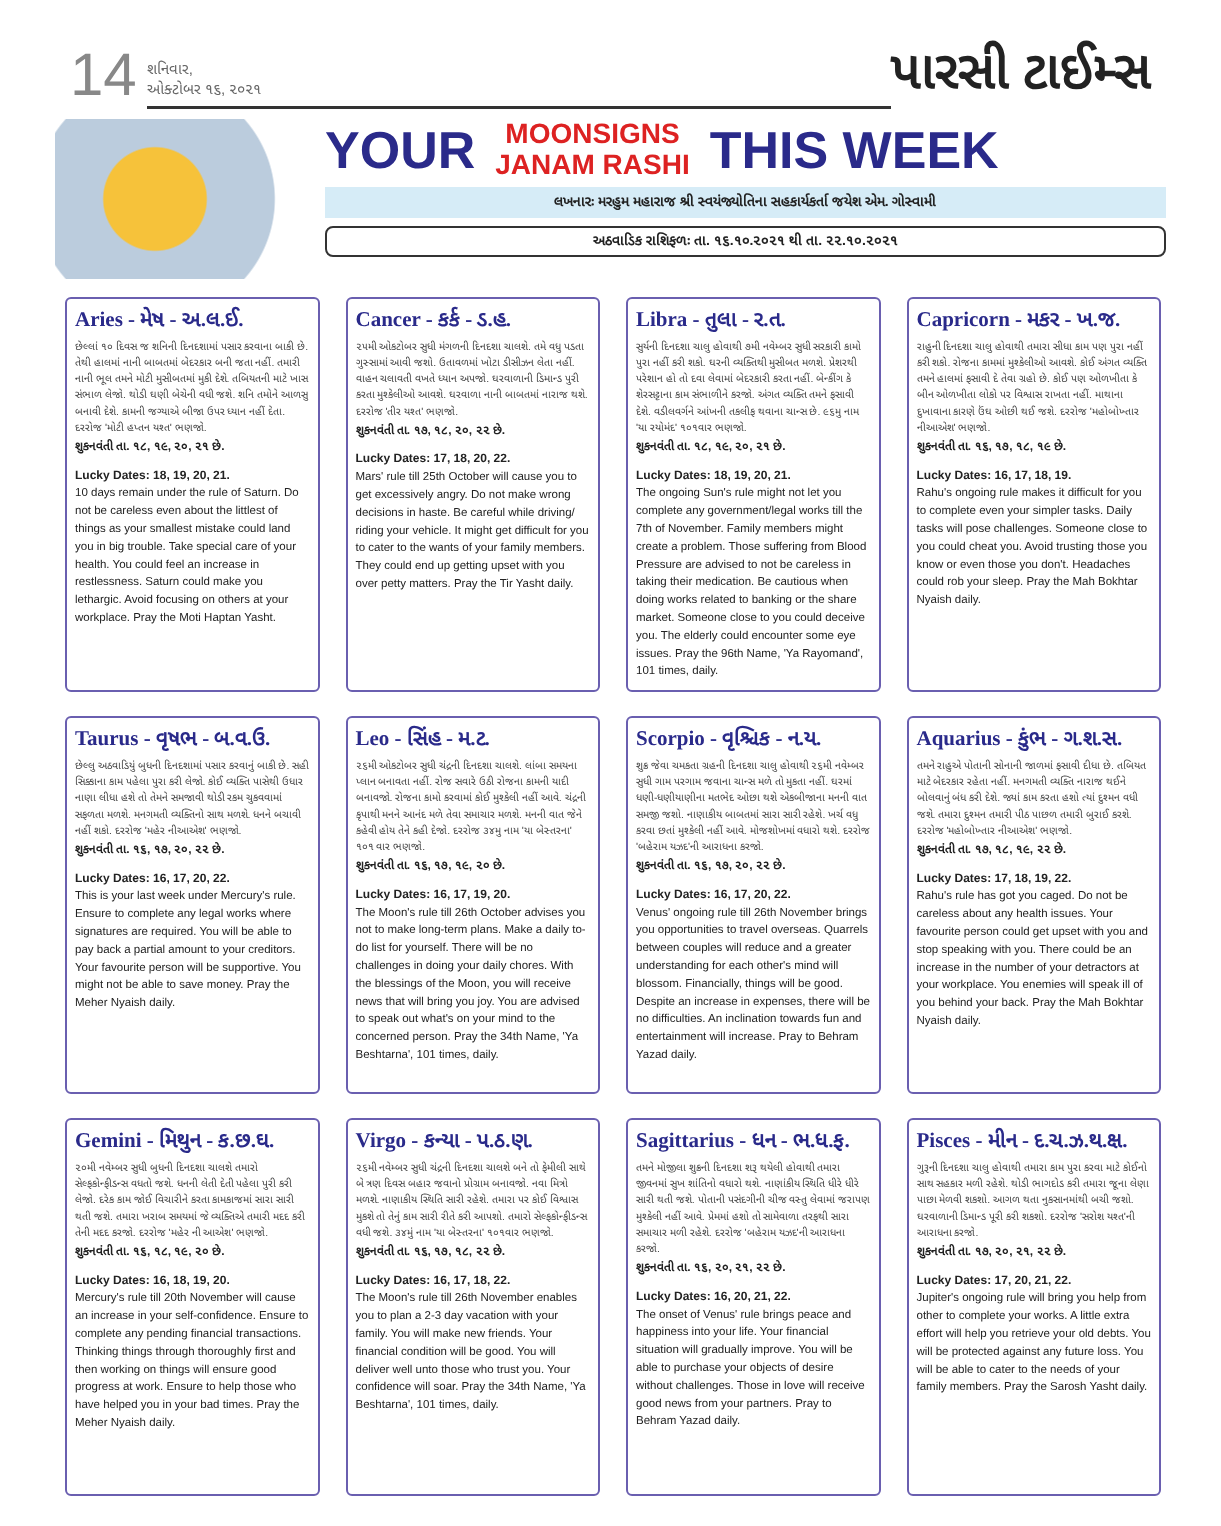14
શનિવાર,
ઓક્ટોબર ૧૬, ૨૦૨૧
પારસી ટાઈમ્સ
YOUR
MOONSIGNS
JANAM RASHI
THIS WEEK
લખનારઃ મરહુમ મહારાજ શ્રી સ્વયંજ્યોતિના સહકાર્યકર્તા જયેશ એમ. ગોસ્વામી
અઠવાડિક રાશિફળઃ તા. ૧૬.૧૦.૨૦૨૧ થી તા. ૨૨.૧૦.૨૦૨૧
Aries - મેષ - અ.લ.ઈ.
છેલ્લાં ૧૦ દિવસ જ શનિની દિનદશામાં પસાર કરવાના બાકી છે. તેથી હાલમાં નાની બાબતમાં બેદરકાર બની જતા નહીં. તમારી નાની ભૂલ તમને મોટી મુસીબતમાં મુકી દેશે. તબિયતની માટે ખાસ સંભાળ લેજો. થોડી ઘણી બેચેની વધી જશે. શનિ તમોને આળસુ બનાવી દેશે. કામની જગ્યાએ બીજા ઉપર ધ્યાન નહીં દેતા. દરરોજ 'મોટી હપ્તન યશ્ત' ભણજો.
શુકનવંતી તા. ૧૮, ૧૯, ૨૦, ૨૧ છે.
Lucky Dates: 18, 19, 20, 21.
10 days remain under the rule of Saturn. Do not be careless even about the littlest of things as your smallest mistake could land you in big trouble. Take special care of your health. You could feel an increase in restlessness. Saturn could make you lethargic. Avoid focusing on others at your workplace. Pray the Moti Haptan Yasht.
Cancer - કર્ક - ડ.હ.
૨૫મી ઓકટોબર સુધી મંગળની દિનદશા ચાલશે. તમે વધુ પડતા ગુસ્સામાં આવી જશો. ઉતાવળમાં ખોટા ડીસીઝન લેતા નહીં. વાહન ચલાવતી વખતે ધ્યાન અપજો. ઘરવાળાની ડિમાન્ડ પુરી કરતા મુશ્કેલીઓ આવશે. ઘરવાળા નાની બાબતમાં નારાજ થશે. દરરોજ 'તીર યશ્ત' ભણજો.
શુકનવંતી તા. ૧૭, ૧૮, ૨૦, ૨૨ છે.
Lucky Dates: 17, 18, 20, 22.
Mars' rule till 25th October will cause you to get excessively angry. Do not make wrong decisions in haste. Be careful while driving/ riding your vehicle. It might get difficult for you to cater to the wants of your family members. They could end up getting upset with you over petty matters. Pray the Tir Yasht daily.
Libra - તુલા - ર.ત.
સુર્યની દિનદશા ચાલુ હોવાથી ૭મી નવેમ્બર સુધી સરકારી કામો પુરા નહીં કરી શકો. ઘરની વ્યક્તિથી મુસીબત મળશે. પ્રેશરથી પરેશાન હો તો દવા લેવામાં બેદરકારી કરતા નહીં. બેન્કીંગ કે શેરસટ્ટાના કામ સંભાળીને કરજો. અંગત વ્યક્તિ તમને ફસાવી દેશે. વડીલવર્ગને આંખની તકલીફ થવાના ચાન્સ છે. ૯૬મુ નામ 'યા રયોમંદ' ૧૦૧વાર ભણજો.
શુકનવંતી તા. ૧૮, ૧૯, ૨૦, ૨૧ છે.
Lucky Dates: 18, 19, 20, 21.
The ongoing Sun's rule might not let you complete any government/legal works till the 7th of November. Family members might create a problem. Those suffering from Blood Pressure are advised to not be careless in taking their medication. Be cautious when doing works related to banking or the share market. Someone close to you could deceive you. The elderly could encounter some eye issues. Pray the 96th Name, 'Ya Rayomand', 101 times, daily.
Capricorn - મકર - ખ.જ.
રાહુની દિનદશા ચાલુ હોવાથી તમારા સીધા કામ પણ પુરા નહીં કરી શકો. રોજના કામમાં મુશ્કેલીઓ આવશે. કોઈ અંગત વ્યક્તિ તમને હાલમાં ફસાવી દે તેવા ગ્રહો છે. કોઈ પણ ઓળખીતા કે બીન ઓળખીતા લોકો પર વિશ્વાસ રાખતા નહીં. માથાના દુખાવાના કારણે ઉંઘ ઓછી થઈ જશે. દરરોજ 'મહોબોખ્તાર નીઆએશ' ભણજો.
શુકનવંતી તા. ૧૬, ૧૭, ૧૮, ૧૯ છે.
Lucky Dates: 16, 17, 18, 19.
Rahu's ongoing rule makes it difficult for you to complete even your simpler tasks. Daily tasks will pose challenges. Someone close to you could cheat you. Avoid trusting those you know or even those you don't. Headaches could rob your sleep. Pray the Mah Bokhtar Nyaish daily.
Taurus - વૃષભ - બ.વ.ઉ.
છેલ્લુ અઠવાડિયું બુધની દિનદશામાં પસાર કરવાનું બાકી છે. સહી સિક્કાના કામ પહેલા પુરા કરી લેજો. કોઈ વ્યક્તિ પાસેથી ઉધાર નાણા લીધા હશે તો તેમને સમજાવી થોડી રકમ ચુકવવામાં સફળતા મળશે. મનગમતી વ્યક્તિનો સાથ મળશે. ધનને બચાવી નહીં શકો. દરરોજ 'મહેર નીઆએશ' ભણજો.
શુકનવંતી તા. ૧૬, ૧૭, ૨૦, ૨૨ છે.
Lucky Dates: 16, 17, 20, 22.
This is your last week under Mercury's rule. Ensure to complete any legal works where signatures are required. You will be able to pay back a partial amount to your creditors. Your favourite person will be supportive. You might not be able to save money. Pray the Meher Nyaish daily.
Leo - સિંહ - મ.ટ.
૨૬મી ઓકટોબર સુધી ચંદ્રની દિનદશા ચાલશે. લાંબા સમયના પ્લાન બનાવતા નહીં. રોજ સવારે ઉઠી રોજના કામની યાદી બનાવજો. રોજના કામો કરવામાં કોઈ મુશ્કેલી નહીં આવે. ચંદ્રની કૃપાથી મનને આનંદ મળે તેવા સમાચાર મળશે. મનની વાત જેને કહેવી હોય તેને કહી દેજો. દરરોજ ૩૪મુ નામ 'યા બેસ્તરના' ૧૦૧ વાર ભણજો.
શુકનવંતી તા. ૧૬, ૧૭, ૧૯, ૨૦ છે.
Lucky Dates: 16, 17, 19, 20.
The Moon's rule till 26th October advises you not to make long-term plans. Make a daily to-do list for yourself. There will be no challenges in doing your daily chores. With the blessings of the Moon, you will receive news that will bring you joy. You are advised to speak out what's on your mind to the concerned person. Pray the 34th Name, 'Ya Beshtarna', 101 times, daily.
Scorpio - વૃશ્ચિક - ન.ય.
શુક્ર જેવા ચમકતા ગ્રહની દિનદશા ચાલુ હોવાથી ૨૬મી નવેમ્બર સુધી ગામ પરગામ જવાના ચાન્સ મળે તો મુકતા નહીં. ઘરમાં ધણી-ધણીયાણીના મતભેદ ઓછા થશે એકબીજાના મનની વાત સમજી જશો. નાણાકીય બાબતમાં સારા સારી રહેશે. ખર્ચ વધુ કરવા છતાં મુશ્કેલી નહીં આવે. મોજશોખમાં વધારો થશે. દરરોજ 'બહેરામ યઝદ'ની આરાધના કરજો.
શુકનવંતી તા. ૧૬, ૧૭, ૨૦, ૨૨ છે.
Lucky Dates: 16, 17, 20, 22.
Venus' ongoing rule till 26th November brings you opportunities to travel overseas. Quarrels between couples will reduce and a greater understanding for each other's mind will blossom. Financially, things will be good. Despite an increase in expenses, there will be no difficulties. An inclination towards fun and entertainment will increase. Pray to Behram Yazad daily.
Aquarius - કુંભ - ગ.શ.સ.
તમને રાહુએ પોતાની સોનાની જાળમાં ફસાવી દીધા છે. તબિયત માટે બેદરકાર રહેતા નહીં. મનગમતી વ્યક્તિ નારાજ થઈને બોલવાનું બંધ કરી દેશે. જ્યાં કામ કરતા હશો ત્યાં દુશ્મન વધી જશે. તમારા દુશ્મન તમારી પીઠ પાછળ તમારી બુરાઈ કરશે. દરરોજ 'મહોબોખ્તાર નીઆએશ' ભણજો.
શુકનવંતી તા. ૧૭, ૧૮, ૧૯, ૨૨ છે.
Lucky Dates: 17, 18, 19, 22.
Rahu's rule has got you caged. Do not be careless about any health issues. Your favourite person could get upset with you and stop speaking with you. There could be an increase in the number of your detractors at your workplace. You enemies will speak ill of you behind your back. Pray the Mah Bokhtar Nyaish daily.
Gemini - મિથુન - ક.છ.ઘ.
૨૦મી નવેમ્બર સુધી બુધની દિનદશા ચાલશે તમારો સેલ્ફકોન્ફીડન્સ વધતો જશે. ધનની લેતી દેતી પહેલા પુરી કરી લેજો. દરેક કામ જોઈ વિચારીને કરતા કામકાજમાં સારા સારી થતી જશે. તમારા ખરાબ સમયમાં જે વ્યક્તિએ તમારી મદદ કરી તેની મદદ કરજો. દરરોજ 'મહેર ની આએશ' ભણજો.
શુકનવંતી તા. ૧૬, ૧૮, ૧૯, ૨૦ છે.
Lucky Dates: 16, 18, 19, 20.
Mercury's rule till 20th November will cause an increase in your self-confidence. Ensure to complete any pending financial transactions. Thinking things through thoroughly first and then working on things will ensure good progress at work. Ensure to help those who have helped you in your bad times. Pray the Meher Nyaish daily.
Virgo - કન્યા - પ.ઠ.ણ.
૨૬મી નવેમ્બર સુધી ચંદ્રની દિનદશા ચાલશે બને તો ફેમીલી સાથે બે ત્રણ દિવસ બહાર જવાનો પ્રોગ્રામ બનાવજો. નવા મિત્રો મળશે. નાણાકીય સ્થિતિ સારી રહેશે. તમારા પર કોઈ વિશ્વાસ મુકશે તો તેનું કામ સારી રીતે કરી આપશો. તમારો સેલ્ફકોન્ફીડન્સ વધી જશે. ૩૪મું નામ 'યા બેસ્તરના' ૧૦૧વાર ભણજો.
શુકનવંતી તા. ૧૬, ૧૭, ૧૮, ૨૨ છે.
Lucky Dates: 16, 17, 18, 22.
The Moon's rule till 26th November enables you to plan a 2-3 day vacation with your family. You will make new friends. Your financial condition will be good. You will deliver well unto those who trust you. Your confidence will soar. Pray the 34th Name, 'Ya Beshtarna', 101 times, daily.
Sagittarius - ધન - ભ.ધ.ફ.
તમને મોજીલા શુક્રની દિનદશા શરૂ થયેલી હોવાથી તમારા જીવનમાં સુખ શાંતિનો વધારો થશે. નાણાંકીય સ્થિતિ ધીરે ધીરે સારી થતી જશે. પોતાની પસંદગીની ચીજ વસ્તુ લેવામાં જરાપણ મુશ્કેલી નહીં આવે. પ્રેમમાં હશો તો સામેવાળા તરફથી સારા સમાચાર મળી રહેશે. દરરોજ 'બહેરામ યઝદ'ની આરાધના કરજો.
શુકનવંતી તા. ૧૬, ૨૦, ૨૧, ૨૨ છે.
Lucky Dates: 16, 20, 21, 22.
The onset of Venus' rule brings peace and happiness into your life. Your financial situation will gradually improve. You will be able to purchase your objects of desire without challenges. Those in love will receive good news from your partners. Pray to Behram Yazad daily.
Pisces - મીન - દ.ચ.ઝ.થ.ક્ષ.
ગુરૂની દિનદશા ચાલુ હોવાથી તમારા કામ પુરા કરવા માટે કોઈનો સાથ સહકાર મળી રહેશે. થોડી ભાગદોડ કરી તમારા જૂના લેણા પાછા મેળવી શકશો. આગળ થતા નુકસાનમાંથી બચી જશો. ઘરવાળાની ડિમાન્ડ પૂરી કરી શકશો. દરરોજ 'સરોશ યશ્ત'ની આરાધના કરજો.
શુકનવંતી તા. ૧૭, ૨૦, ૨૧, ૨૨ છે.
Lucky Dates: 17, 20, 21, 22.
Jupiter's ongoing rule will bring you help from other to complete your works. A little extra effort will help you retrieve your old debts. You will be protected against any future loss. You will be able to cater to the needs of your family members. Pray the Sarosh Yasht daily.